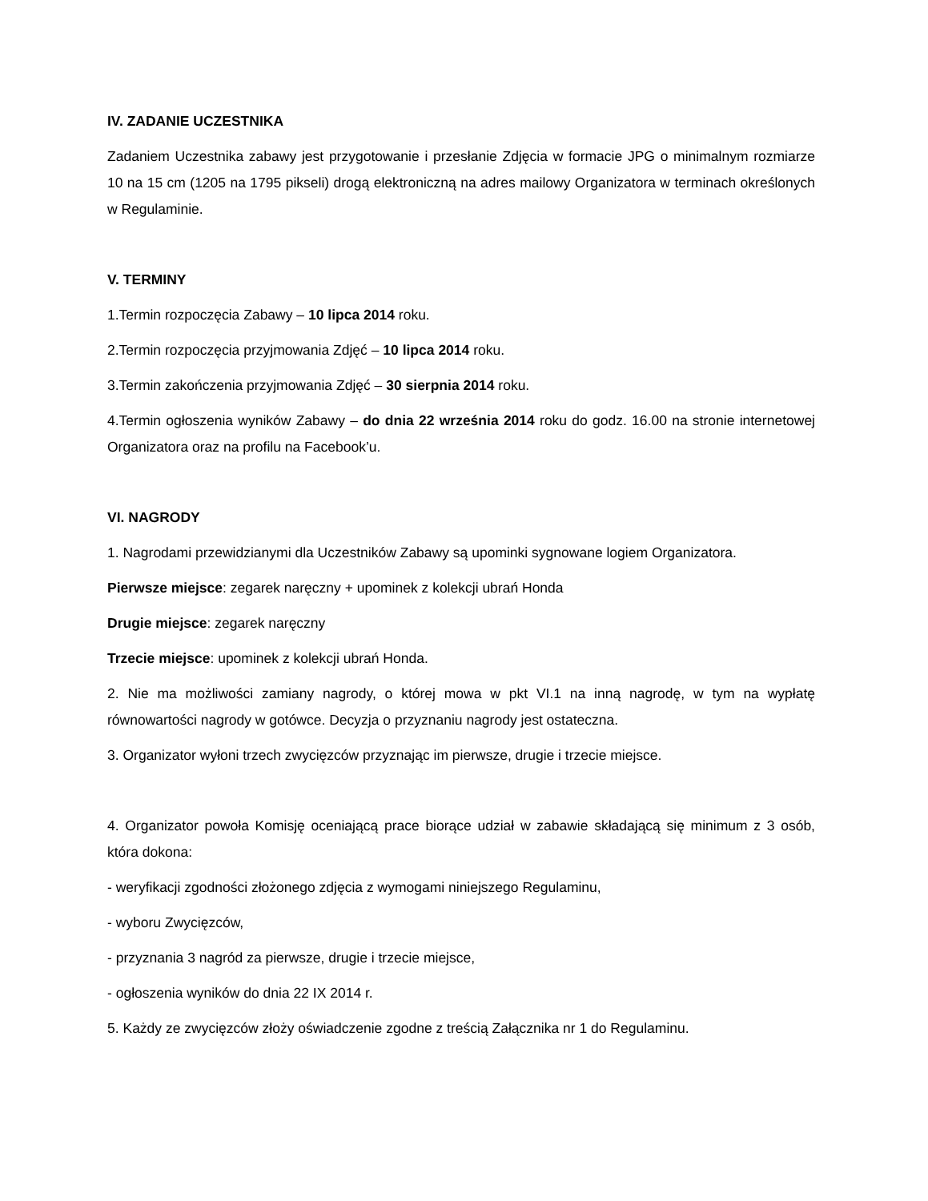IV. ZADANIE UCZESTNIKA
Zadaniem Uczestnika zabawy jest przygotowanie i przesłanie Zdjęcia w formacie JPG o minimalnym rozmiarze 10 na 15 cm (1205 na 1795 pikseli) drogą elektroniczną na adres mailowy Organizatora w terminach określonych w Regulaminie.
V. TERMINY
1.Termin rozpoczęcia Zabawy – 10 lipca 2014 roku.
2.Termin rozpoczęcia przyjmowania Zdjęć – 10 lipca 2014 roku.
3.Termin zakończenia przyjmowania Zdjęć – 30 sierpnia 2014 roku.
4.Termin ogłoszenia wyników Zabawy – do dnia 22 września 2014 roku do godz. 16.00 na stronie internetowej Organizatora oraz na profilu na Facebook’u.
VI. NAGRODY
1. Nagrodami przewidzianymi dla Uczestników Zabawy są upominki sygnowane logiem Organizatora.
Pierwsze miejsce: zegarek naręczny + upominek z kolekcji ubrań Honda
Drugie miejsce: zegarek naręczny
Trzecie miejsce: upominek z kolekcji ubrań Honda.
2. Nie ma możliwości zamiany nagrody, o której mowa w pkt VI.1 na inną nagrodę, w tym na wypłatę równowartości nagrody w gotówce. Decyzja o przyznaniu nagrody jest ostateczna.
3. Organizator wyłoni trzech zwycięzców przyznając im pierwsze, drugie i trzecie miejsce.
4. Organizator powoła Komisję oceniającą prace biorące udział w zabawie składającą się minimum z 3 osób, która dokona:
- weryfikacji zgodności złożonego zdjęcia z wymogami niniejszego Regulaminu,
- wyboru Zwycięzców,
- przyznania 3 nagród za pierwsze, drugie i trzecie miejsce,
- ogłoszenia wyników do dnia 22 IX 2014 r.
5. Każdy ze zwycięzców złoży oświadczenie zgodne z treścią Załącznika nr 1 do Regulaminu.